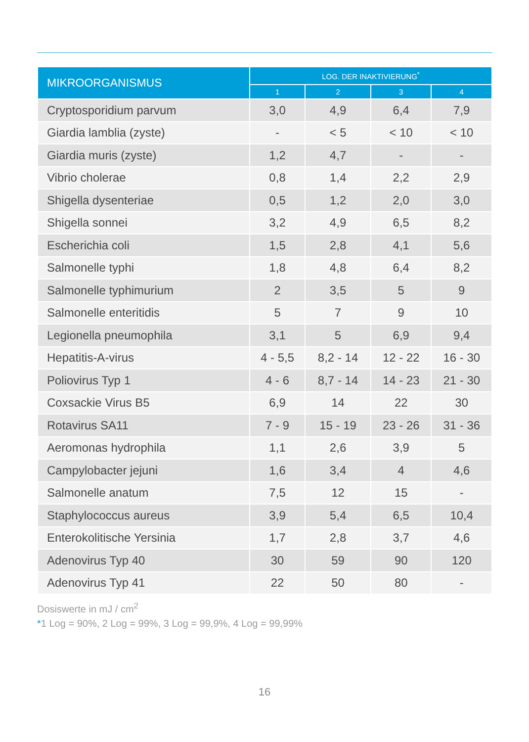| MIKROORGANISMUS | LOG. DER INAKTIVIERUNG<sup>*</sup> | | | |
| --- | --- | --- | --- | --- |
| | 1 | 2 | 3 | 4 |
| Cryptosporidium parvum | 3,0 | 4,9 | 6,4 | 7,9 |
| Giardia lamblia (zyste) | - | < 5 | < 10 | < 10 |
| Giardia muris (zyste) | 1,2 | 4,7 | - | - |
| Vibrio cholerae | 0,8 | 1,4 | 2,2 | 2,9 |
| Shigella dysenteriae | 0,5 | 1,2 | 2,0 | 3,0 |
| Shigella sonnei | 3,2 | 4,9 | 6,5 | 8,2 |
| Escherichia coli | 1,5 | 2,8 | 4,1 | 5,6 |
| Salmonelle typhi | 1,8 | 4,8 | 6,4 | 8,2 |
| Salmonelle typhimurium | 2 | 3,5 | 5 | 9 |
| Salmonelle enteritidis | 5 | 7 | 9 | 10 |
| Legionella pneumophila | 3,1 | 5 | 6,9 | 9,4 |
| Hepatitis-A-virus | 4 - 5,5 | 8,2 - 14 | 12 - 22 | 16 - 30 |
| Poliovirus Typ 1 | 4 - 6 | 8,7 - 14 | 14 - 23 | 21 - 30 |
| Coxsackie Virus B5 | 6,9 | 14 | 22 | 30 |
| Rotavirus SA11 | 7 - 9 | 15 - 19 | 23 - 26 | 31 - 36 |
| Aeromonas hydrophila | 1,1 | 2,6 | 3,9 | 5 |
| Campylobacter jejuni | 1,6 | 3,4 | 4 | 4,6 |
| Salmonelle anatum | 7,5 | 12 | 15 | - |
| Staphylococcus aureus | 3,9 | 5,4 | 6,5 | 10,4 |
| Enterokolitische Yersinia | 1,7 | 2,8 | 3,7 | 4,6 |
| Adenovirus Typ 40 | 30 | 59 | 90 | 120 |
| Adenovirus Typ 41 | 22 | 50 | 80 | - |
Dosiswerte in mJ / cm<sup>2</sup>
*1 Log = 90%, 2 Log = 99%, 3 Log = 99,9%, 4 Log = 99,99%
16